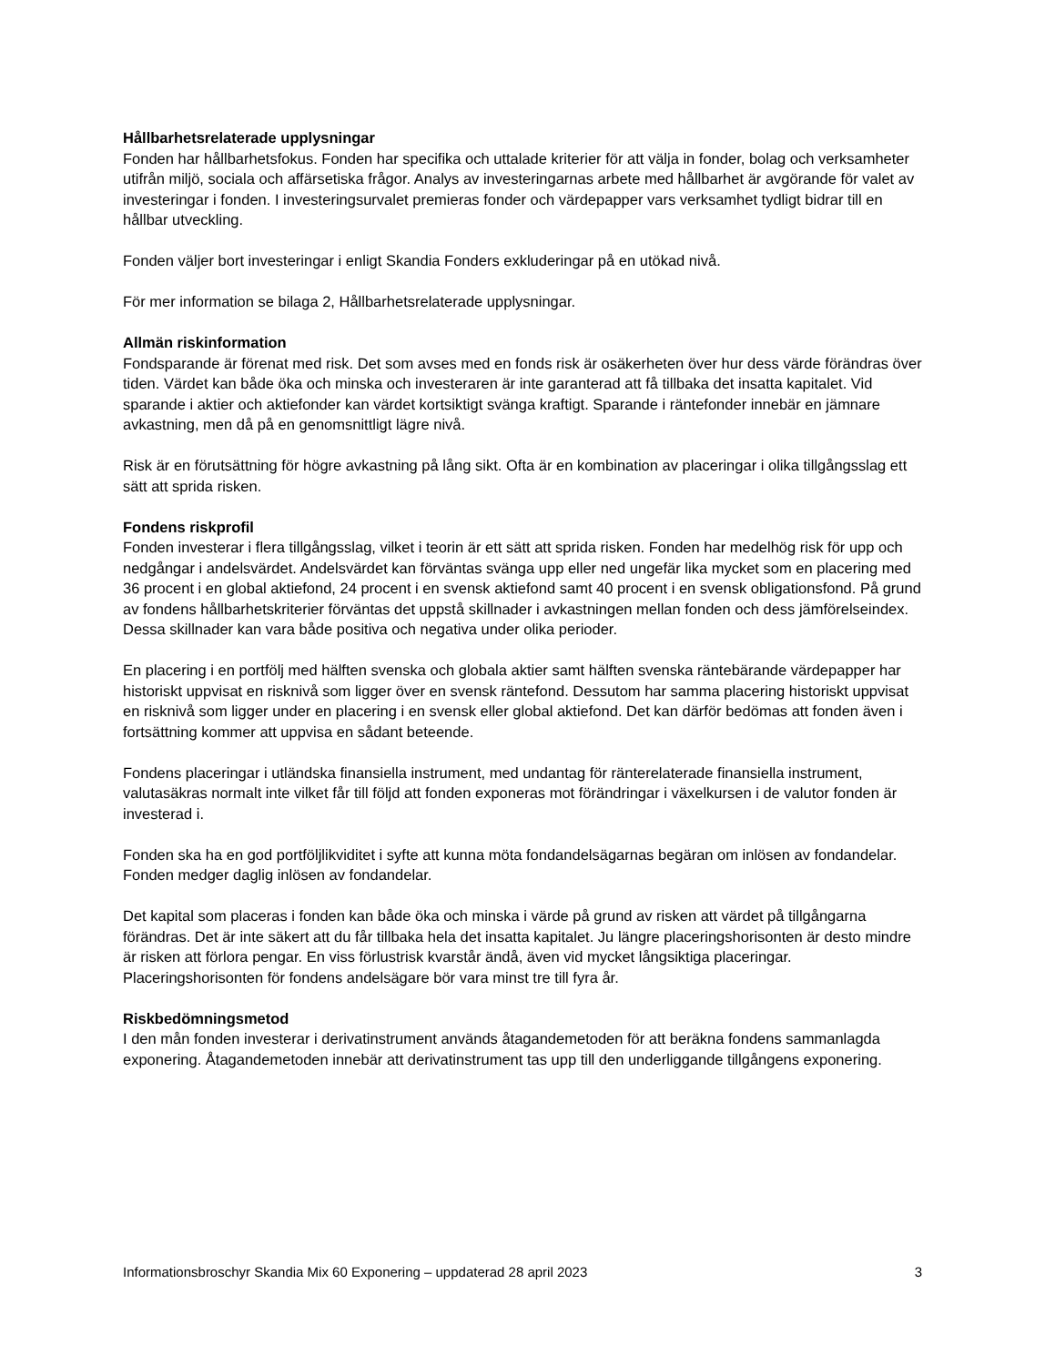Hållbarhetsrelaterade upplysningar
Fonden har hållbarhetsfokus. Fonden har specifika och uttalade kriterier för att välja in fonder, bolag och verksamheter utifrån miljö, sociala och affärsetiska frågor. Analys av investeringarnas arbete med hållbarhet är avgörande för valet av investeringar i fonden. I investeringsurvalet premieras fonder och värdepapper vars verksamhet tydligt bidrar till en hållbar utveckling.
Fonden väljer bort investeringar i enligt Skandia Fonders exkluderingar på en utökad nivå.
För mer information se bilaga 2, Hållbarhetsrelaterade upplysningar.
Allmän riskinformation
Fondsparande är förenat med risk. Det som avses med en fonds risk är osäkerheten över hur dess värde förändras över tiden. Värdet kan både öka och minska och investeraren är inte garanterad att få tillbaka det insatta kapitalet. Vid sparande i aktier och aktiefonder kan värdet kortsiktigt svänga kraftigt. Sparande i räntefonder innebär en jämnare avkastning, men då på en genomsnittligt lägre nivå.
Risk är en förutsättning för högre avkastning på lång sikt. Ofta är en kombination av placeringar i olika tillgångsslag ett sätt att sprida risken.
Fondens riskprofil
Fonden investerar i flera tillgångsslag, vilket i teorin är ett sätt att sprida risken. Fonden har medelhög risk för upp och nedgångar i andelsvärdet. Andelsvärdet kan förväntas svänga upp eller ned ungefär lika mycket som en placering med 36 procent i en global aktiefond, 24 procent i en svensk aktiefond samt 40 procent i en svensk obligationsfond. På grund av fondens hållbarhetskriterier förväntas det uppstå skillnader i avkastningen mellan fonden och dess jämförelseindex. Dessa skillnader kan vara både positiva och negativa under olika perioder.
En placering i en portfölj med hälften svenska och globala aktier samt hälften svenska räntebärande värdepapper har historiskt uppvisat en risknivå som ligger över en svensk räntefond. Dessutom har samma placering historiskt uppvisat en risknivå som ligger under en placering i en svensk eller global aktiefond. Det kan därför bedömas att fonden även i fortsättning kommer att uppvisa en sådant beteende.
Fondens placeringar i utländska finansiella instrument, med undantag för ränterelaterade finansiella instrument, valutasäkras normalt inte vilket får till följd att fonden exponeras mot förändringar i växelkursen i de valutor fonden är investerad i.
Fonden ska ha en god portföljlikviditet i syfte att kunna möta fondandelsägarnas begäran om inlösen av fondandelar. Fonden medger daglig inlösen av fondandelar.
Det kapital som placeras i fonden kan både öka och minska i värde på grund av risken att värdet på tillgångarna förändras. Det är inte säkert att du får tillbaka hela det insatta kapitalet. Ju längre placeringshorisonten är desto mindre är risken att förlora pengar. En viss förlustrisk kvarstår ändå, även vid mycket långsiktiga placeringar. Placeringshorisonten för fondens andelsägare bör vara minst tre till fyra år.
Riskbedömningsmetod
I den mån fonden investerar i derivatinstrument används åtagandemetoden för att beräkna fondens sammanlagda exponering. Åtagandemetoden innebär att derivatinstrument tas upp till den underliggande tillgångens exponering.
Informationsbroschyr Skandia Mix 60 Exponering – uppdaterad 28 april 2023 3